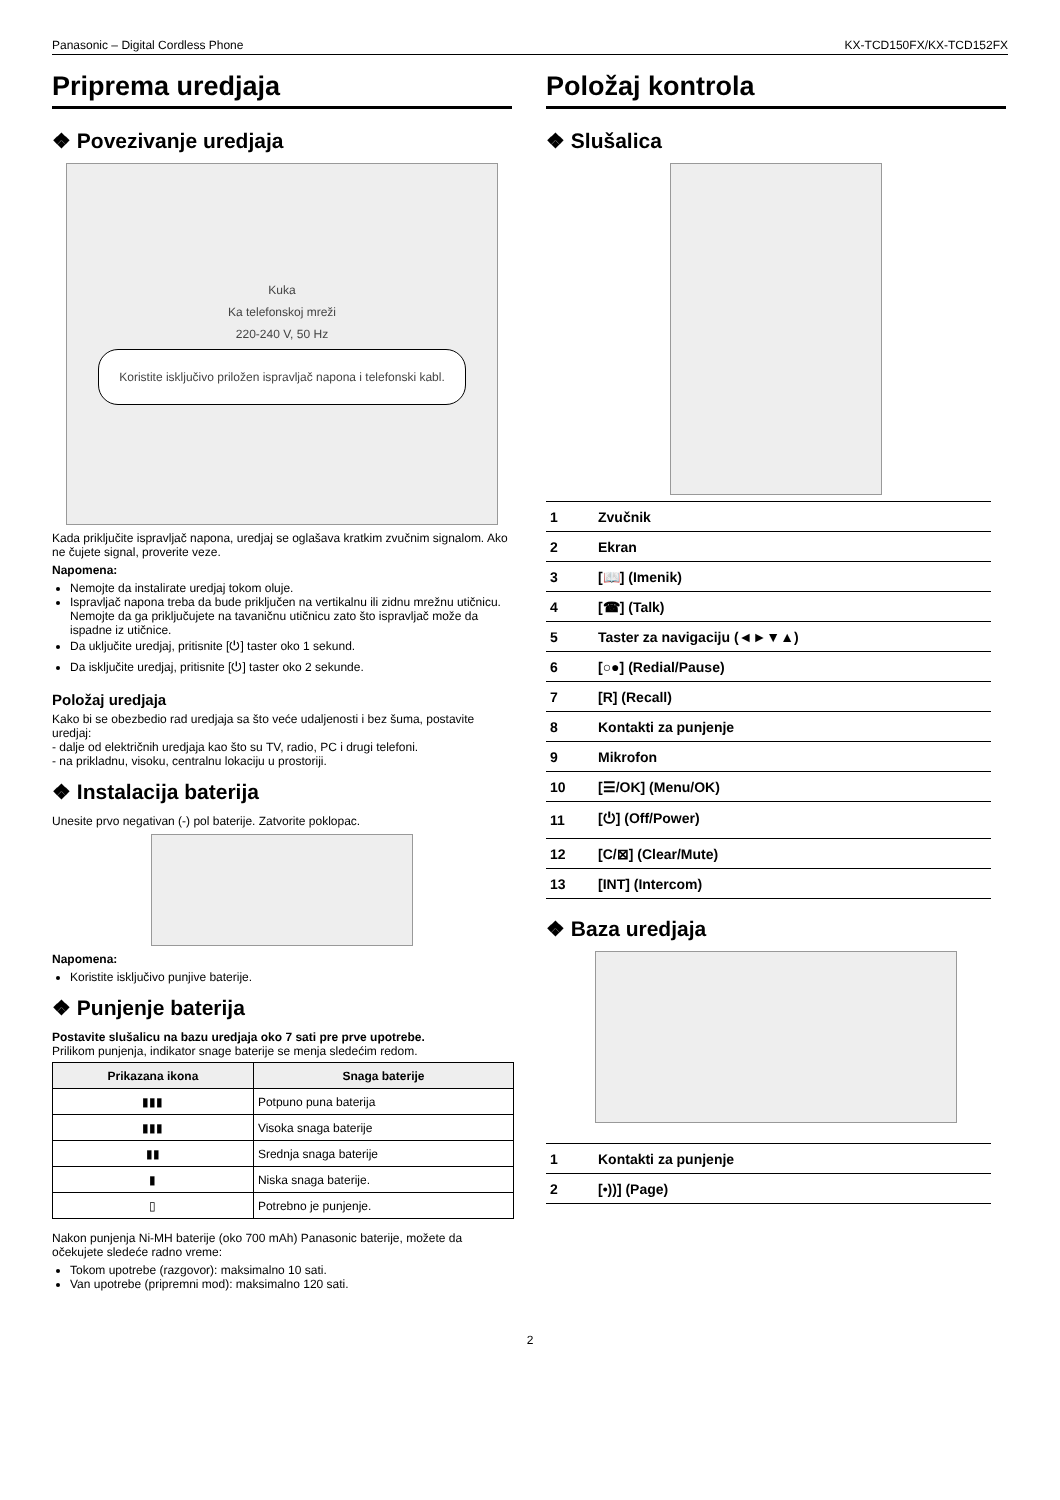Panasonic – Digital Cordless Phone KX-TCD150FX/KX-TCD152FX
Priprema uredjaja
❖ Povezivanje uredjaja
Kuka
Ka telefonskoj mreži
220-240 V, 50 Hz
Koristite isključivo priložen ispravljač napona i telefonski kabl.
Kada priključite ispravljač napona, uredjaj se oglašava kratkim zvučnim signalom. Ako ne čujete signal, proverite veze.
Napomena:
Nemojte da instalirate uredjaj tokom oluje.
Ispravljač napona treba da bude priključen na vertikalnu ili zidnu mrežnu utičnicu. Nemojte da ga priključujete na tavaničnu utičnicu zato što ispravljač može da ispadne iz utičnice.
Da uključite uredjaj, pritisnite [⏻] taster oko 1 sekund.
Da isključite uredjaj, pritisnite [⏻] taster oko 2 sekunde.
Položaj uredjaja
Kako bi se obezbedio rad uredjaja sa što veće udaljenosti i bez šuma, postavite uredjaj:
- dalje od električnih uredjaja kao što su TV, radio, PC i drugi telefoni.
- na prikladnu, visoku, centralnu lokaciju u prostoriji.
❖ Instalacija baterija
Unesite prvo negativan (-) pol baterije. Zatvorite poklopac.
Napomena:
Koristite isključivo punjive baterije.
❖ Punjenje baterija
Postavite slušalicu na bazu uredjaja oko 7 sati pre prve upotrebe.
Prilikom punjenja, indikator snage baterije se menja sledećim redom.
| Prikazana ikona | Snaga baterije |
| --- | --- |
| ▮▮▮ | Potpuno puna baterija |
| ▮▮▮ | Visoka snaga baterije |
| ▮▮ | Srednja snaga baterije |
| ▮ | Niska snaga baterije. |
| ▯ | Potrebno je punjenje. |
Nakon punjenja Ni-MH baterije (oko 700 mAh) Panasonic baterije, možete da očekujete sledeće radno vreme:
Tokom upotrebe (razgovor): maksimalno 10 sati.
Van upotrebe (pripremni mod): maksimalno 120 sati.
Položaj kontrola
❖ Slušalica
| 1 | Zvučnik |
| 2 | Ekran |
| 3 | [📖] (Imenik) |
| 4 | [☎] (Talk) |
| 5 | Taster za navigaciju (◄►▼▲) |
| 6 | [○●] (Redial/Pause) |
| 7 | [R] (Recall) |
| 8 | Kontakti za punjenje |
| 9 | Mikrofon |
| 10 | [☰/OK] (Menu/OK) |
| 11 | [⏻] (Off/Power) |
| 12 | [C/⊠] (Clear/Mute) |
| 13 | [INT] (Intercom) |
❖ Baza uredjaja
| 1 | Kontakti za punjenje |
| 2 | [•))] (Page) |
2